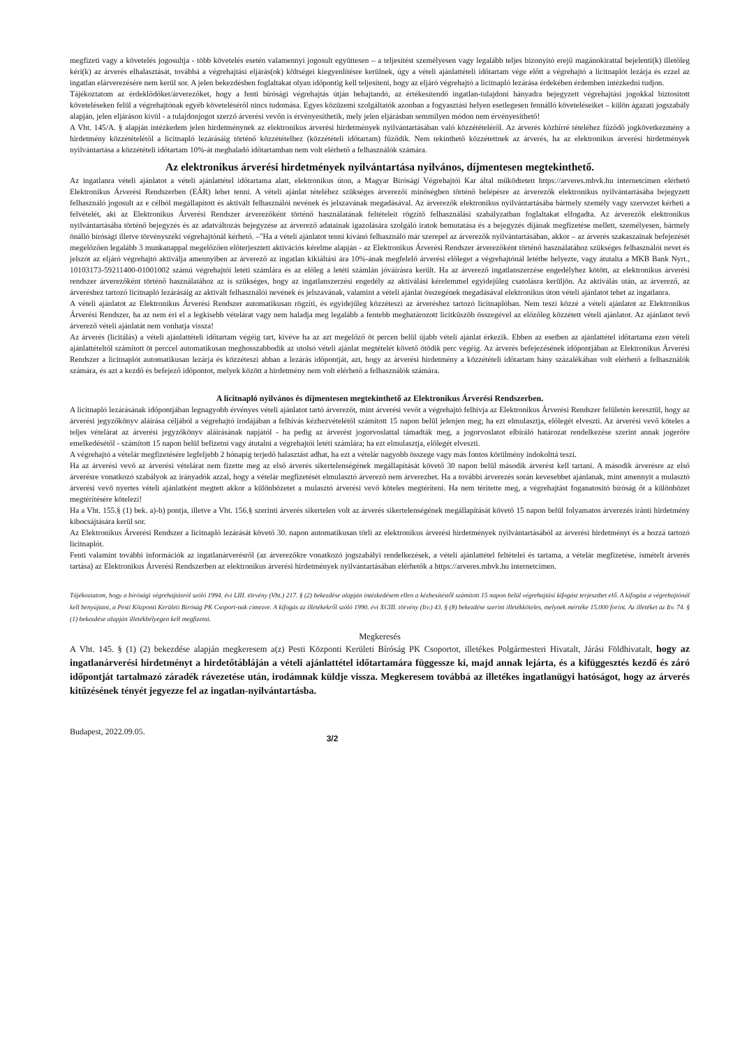megfizeti vagy a követelés jogosultja - több követelés esetén valamennyi jogosult együttesen – a teljesítést személyesen vagy legalább teljes bizonyító erejű magánokirattal bejelenti(k) illetőleg kéri(k) az árverés elhalasztását, továbbá a végrehajtási eljárás(ok) költségei kiegyenlítésre kerülnek, úgy a vételi ajánlattételi időtartam vége előtt a végrehajtó a licitnaplót lezárja és ezzel az ingatlan elárverezésére nem kerül sor. A jelen bekezdésben foglaltakat olyan időpontig kell teljesíteni, hogy az eljáró végrehajtó a licitnapló lezárása érdekében érdemben intézkedni tudjon.
Tájékoztatom az érdeklődőket/árverezőket, hogy a fenti bírósági végrehajtás útján behajtandó, az értékesítendő ingatlan-tulajdoni hányadra bejegyzett végrehajtási jogokkal biztosított követeléseken felül a végrehajtónak egyéb követeléséről nincs tudomása. Egyes közüzemi szolgáltatók azonban a fogyasztási helyen esetlegesen fennálló követeléseiket – külön ágazati jogszabály alapján, jelen eljáráson kívül - a tulajdonjogot szerző árverési vevőn is érvényesíthetik, mely jelen eljárásban semmilyen módon nem érvényesíthető!
A Vht. 145/A. § alapján intézkedem jelen hirdetménynek az elektronikus árverési hirdetmények nyilvántartásában való közzétételéről. Az árverés közhírré tételéhez fűződő jogkövetkezmény a hirdetmény közzétételétől a licitnapló lezárásáig történő közzétételhez (közzétételi időtartam) fűződik. Nem tekinthető közzétettnek az árverés, ha az elektronikus árverési hirdetmények nyilvántartása a közzétételi időtartam 10%-át meghaladó időtartamban nem volt elérhető a felhasználók számára.
Az elektronikus árverési hirdetmények nyilvántartása nyilvános, díjmentesen megtekinthető.
Az ingatlanra vételi ajánlatot a vételi ajánlattétel időtartama alatt, elektronikus úton, a Magyar Bírósági Végrehajtói Kar által működtetett https://arveres.mbvk.hu internetcímen elérhető Elektronikus Árverési Rendszerben (EÁR) lehet tenni. A vételi ajánlat tételéhez szükséges árverezői minőségben történő belépésre az árverezők elektronikus nyilvántartásába bejegyzett felhasználó jogosult az e célból megállapított és aktivált felhasználói nevének és jelszavának megadásával. Az árverezők elektronikus nyilvántartásába bármely személy vagy szervezet kérheti a felvételét, aki az Elektronikus Árverési Rendszer árverezőként történő használatának feltételeit rögzítő felhasználási szabályzatban foglaltakat elfogadta. Az árverezők elektronikus nyilvántartásába történő bejegyzés és az adatváltozás bejegyzése az árverező adatainak igazolására szolgáló iratok bemutatása és a bejegyzés díjának megfizetése mellett, személyesen, bármely önálló bírósági illetve törvényszéki végrehajtónál kérhető. –"Ha a vételi ajánlatot tenni kívánó felhasználó már szerepel az árverezők nyilvántartásában, akkor – az árverés szakaszainak befejezését megelőzően legalább 3 munkanappal megelőzően előterjesztett aktivációs kérelme alapján - az Elektronikus Árverési Rendszer árverezőként történő használatához szükséges felhasználói nevet és jelszót az eljáró végrehajtó aktiválja amennyiben az árverező az ingatlan kikiáltási ára 10%-ának megfelelő árverési előleget a végrehajtónál letétbe helyezte, vagy átutalta a MKB Bank Nyrt., 10103173-59211400-01001002 számú végrehajtói letéti számlára és az előleg a letéti számlán jóváírásra került. Ha az árverező ingatlanszerzése engedélyhez kötött, az elektronikus árverési rendszer árverezőként történő használatához az is szükséges, hogy az ingatlanszerzési engedély az aktiválási kérelemmel egyidejűleg csatolásra kerüljön. Az aktiválás után, az árverező, az árveréshez tartozó licitnapló lezárásáig az aktivált felhasználói nevének és jelszavának, valamint a vételi ajánlat összegének megadásával elektronikus úton vételi ajánlatot tehet az ingatlanra.
A vételi ajánlatot az Elektronikus Árverési Rendszer automatikusan rögzíti, és egyidejűleg közzéteszi az árveréshez tartozó licitnaplóban. Nem teszi közzé a vételi ajánlatot az Elektronikus Árverési Rendszer, ha az nem éri el a legkisebb vételárat vagy nem haladja meg legalább a fentebb meghatározott licitküszöb összegével az előzőleg közzétett vételi ajánlatot. Az ajánlatot tevő árverező vételi ajánlatát nem vonhatja vissza!
Az árverés (licitálás) a vételi ajánlattételi időtartam végéig tart, kivéve ha az azt megelőző öt percen belül újabb vételi ajánlat érkezik. Ebben az esetben az ajánlattétel időtartama ezen vételi ajánlattételtől számított öt perccel automatikusan meghosszabbodik az utolsó vételi ajánlat megtételét követő ötödik perc végéig. Az árverés befejezésének időpontjában az Elektronikus Árverési Rendszer a licitnaplót automatikusan lezárja és közzéteszi abban a lezárás időpontját, azt, hogy az árverési hirdetmény a közzétételi időtartam hány százalékában volt elérhető a felhasználók számára, és azt a kezdő és befejező időpontot, melyek között a hirdetmény nem volt elérhető a felhasználók számára.
A licitnapló nyilvános és díjmentesen megtekinthető az Elektronikus Árverési Rendszerben.
A licitnapló lezárásának időpontjában legnagyobb érvényes vételi ajánlatot tartó árverezőt, mint árverési vevőt a végrehajtó felhívja az Elektronikus Árverési Rendszer felületén keresztül, hogy az árverési jegyzőkönyv aláírása céljából a végrehajtó irodájában a felhívás kézhezvételétől számított 15 napon belül jelenjen meg; ha ezt elmulasztja, előlegét elveszti. Az árverési vevő köteles a teljes vételárat az árverési jegyzőkönyv aláírásának napjától - ha pedig az árverést jogorvoslattal támadták meg, a jogorvoslatot elbíráló határozat rendelkezése szerint annak jogerőre emelkedésétől - számított 15 napon belül befizetni vagy átutalni a végrehajtói letéti számlára; ha ezt elmulasztja, előlegét elveszti.
A végrehajtó a vételár megfizetésére legfeljebb 2 hónapig terjedő halasztást adhat, ha ezt a vételár nagyobb összege vagy más fontos körülmény indokolttá teszi.
Ha az árverési vevő az árverési vételárat nem fizette meg az első árverés sikertelenségének megállapítását követő 30 napon belül második árverést kell tartani. A második árverésre az első árverésre vonatkozó szabályok az irányadók azzal, hogy a vételár megfizetését elmulasztó árverező nem árverezhet. Ha a további árverezés során kevesebbet ajánlanak, mint amennyit a mulasztó árverési vevő nyertes vételi ajánlatként megtett akkor a különbözetet a mulasztó árverési vevő köteles megtéríteni. Ha nem térítette meg, a végrehajtást foganatosító bíróság őt a különbözet megtérítésére kötelezi!
Ha a Vht. 155.§ (1) bek. a)-b) pontja, illetve a Vht. 156.§ szerinti árverés sikertelen volt az árverés sikertelenségének megállapítását követő 15 napon belül folyamatos árverezés iránti hirdetmény kibocsájtására kerül sor.
Az Elektronikus Árverési Rendszer a licitnapló lezárását követő 30. napon automatikusan törli az elektronikus árverési hirdetmények nyilvántartásából az árverési hirdetményt és a hozzá tartozó licitnaplót.
Fenti valamint további információk az ingatlanárverésről (az árverezőkre vonatkozó jogszabályi rendelkezések, a vételi ajánlattétel feltételei és tartama, a vételár megfizetése, ismételt árverés tartása) az Elektronikus Árverési Rendszerben az elektronikus árverési hirdetmények nyilvántartásában elérhetők a https://arveres.mbvk.hu internetcímen.
Tájékoztatom, hogy a bírósági végrehajtásról szóló 1994. évi LIII. törvény (Vht.) 217. § (2) bekezdése alapján intézkedésem ellen a kézbesítéstől számított 15 napon belül végrehajtási kifogást terjeszthet elő. A kifogást a végrehajtónál kell benyújtani, a Pesti Központi Kerületi Bíróság PK Csoport-nak címezve. A kifogás az illetékekről szóló 1990. évi XCIII. törvény (Itv.) 43. § (8) bekezdése szerint illetékköteles, melynek mértéke 15.000 forint. Az illetéket az Itv. 74. § (1) bekezdése alapján illetékbélyegen kell megfizetni.
Megkeresés
A Vht. 145. § (1) (2) bekezdése alapján megkeresem a(z) Pesti Központi Kerületi Bíróság PK Csoportot, illetékes Polgármesteri Hivatalt, Járási Földhivatalt, hogy az ingatlanárverési hirdetményt a hirdetőtábláján a vételi ajánlattétel időtartamára függessze ki, majd annak lejárta, és a kifüggesztés kezdő és záró időpontját tartalmazó záradék rávezetése után, irodámnak küldje vissza. Megkeresem továbbá az illetékes ingatlanügyi hatóságot, hogy az árverés kitűzésének tényét jegyezze fel az ingatlan-nyilvántartásba.
Budapest, 2022.09.05. 3/2